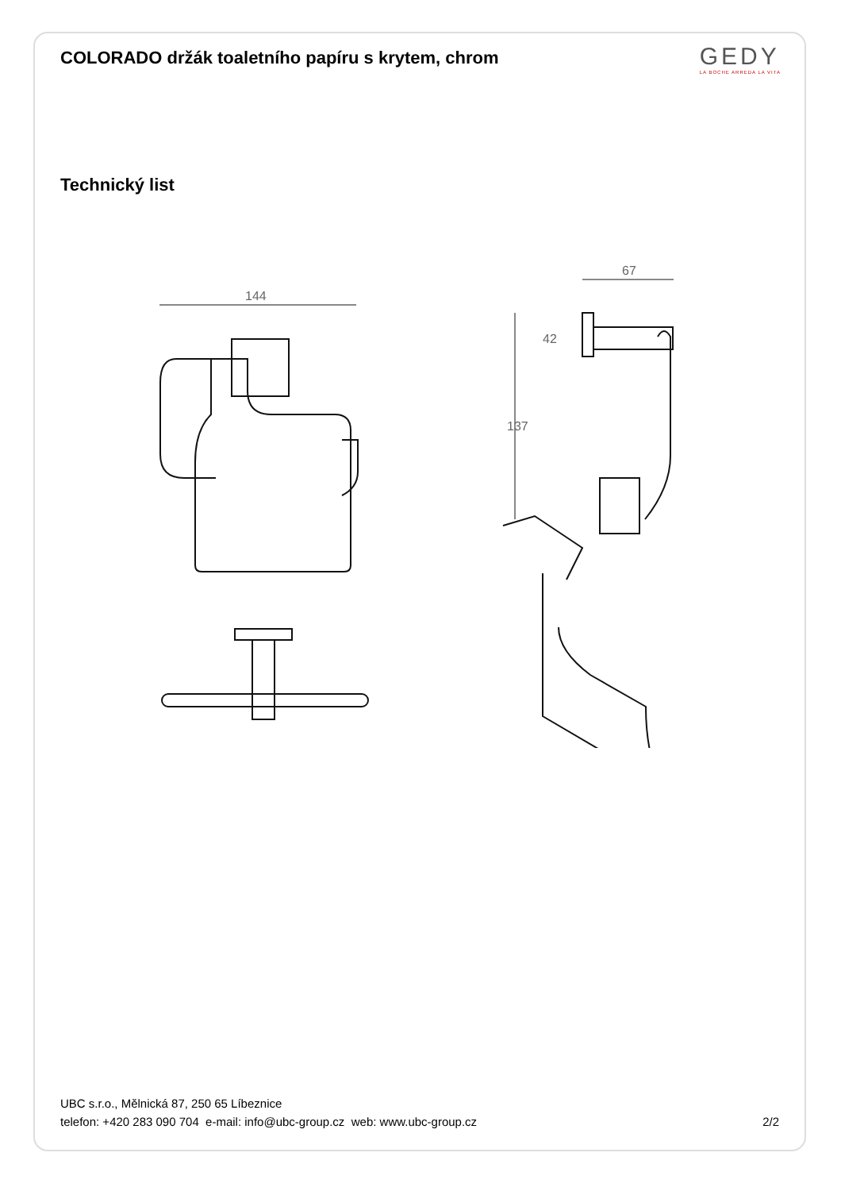COLORADO držák toaletního papíru s krytem, chrom
GEDY
LA BOCHE ARREDA LA VITA
Technický list
144
67
137
42
UBC s.r.o., Mělnická 87, 250 65 Líbeznice
telefon: +420 283 090 704 e-mail: info@ubc-group.cz web: www.ubc-group.cz
2/2